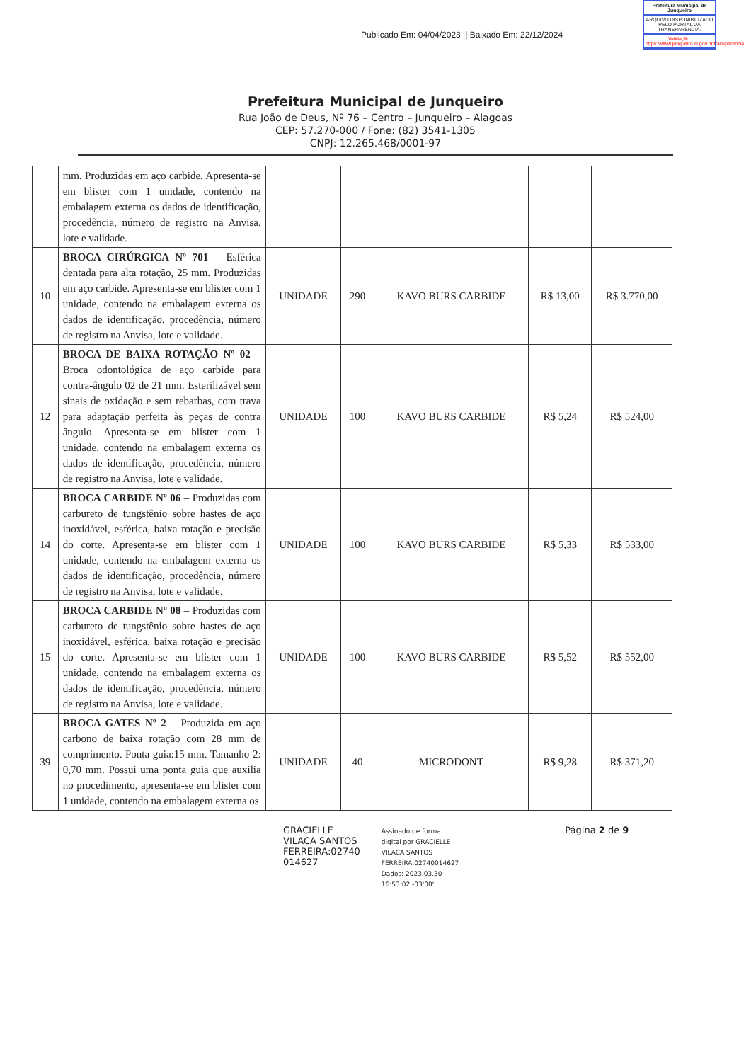Publicado Em: 04/04/2023 || Baixado Em: 22/12/2024
Prefeitura Municipal de Junqueiro
ARQUIVO DISPONIBILIZADO PELO PORTAL DA TRANSPARÊNCIA.
Validação: https://www.junqueiro.al.gov.br/transparencia
Prefeitura Municipal de Junqueiro
Rua João de Deus, Nº 76 – Centro – Junqueiro – Alagoas
CEP: 57.270-000 / Fone: (82) 3541-1305
CNPJ: 12.265.468/0001-97
| | mm. Produzidas em aço carbide. Apresenta-se em blister com 1 unidade, contendo na embalagem externa os dados de identificação, procedência, número de registro na Anvisa, lote e validade. | | | | | |
| 10 | BROCA CIRÚRGICA Nº 701 – Esférica dentada para alta rotação, 25 mm. Produzidas em aço carbide. Apresenta-se em blister com 1 unidade, contendo na embalagem externa os dados de identificação, procedência, número de registro na Anvisa, lote e validade. | UNIDADE | 290 | KAVO BURS CARBIDE | R$ 13,00 | R$ 3.770,00 |
| 12 | BROCA DE BAIXA ROTAÇÃO Nº 02 – Broca odontológica de aço carbide para contra-ângulo 02 de 21 mm. Esterilizável sem sinais de oxidação e sem rebarbas, com trava para adaptação perfeita às peças de contra ângulo. Apresenta-se em blister com 1 unidade, contendo na embalagem externa os dados de identificação, procedência, número de registro na Anvisa, lote e validade. | UNIDADE | 100 | KAVO BURS CARBIDE | R$ 5,24 | R$ 524,00 |
| 14 | BROCA CARBIDE Nº 06 – Produzidas com carbureto de tungstênio sobre hastes de aço inoxidável, esférica, baixa rotação e precisão do corte. Apresenta-se em blister com 1 unidade, contendo na embalagem externa os dados de identificação, procedência, número de registro na Anvisa, lote e validade. | UNIDADE | 100 | KAVO BURS CARBIDE | R$ 5,33 | R$ 533,00 |
| 15 | BROCA CARBIDE Nº 08 – Produzidas com carbureto de tungstênio sobre hastes de aço inoxidável, esférica, baixa rotação e precisão do corte. Apresenta-se em blister com 1 unidade, contendo na embalagem externa os dados de identificação, procedência, número de registro na Anvisa, lote e validade. | UNIDADE | 100 | KAVO BURS CARBIDE | R$ 5,52 | R$ 552,00 |
| 39 | BROCA GATES Nº 2 – Produzida em aço carbono de baixa rotação com 28 mm de comprimento. Ponta guia:15 mm. Tamanho 2: 0,70 mm. Possui uma ponta guia que auxilia no procedimento, apresenta-se em blister com 1 unidade, contendo na embalagem externa os | UNIDADE | 40 | MICRODONT | R$ 9,28 | R$ 371,20 |
GRACIELLE
VILACA SANTOS
FERREIRA:02740
014627
Assinado de forma
digital por GRACIELLE
VILACA SANTOS
FERREIRA:02740014627
Dados: 2023.03.30
16:53:02 -03'00'
Página 2 de 9